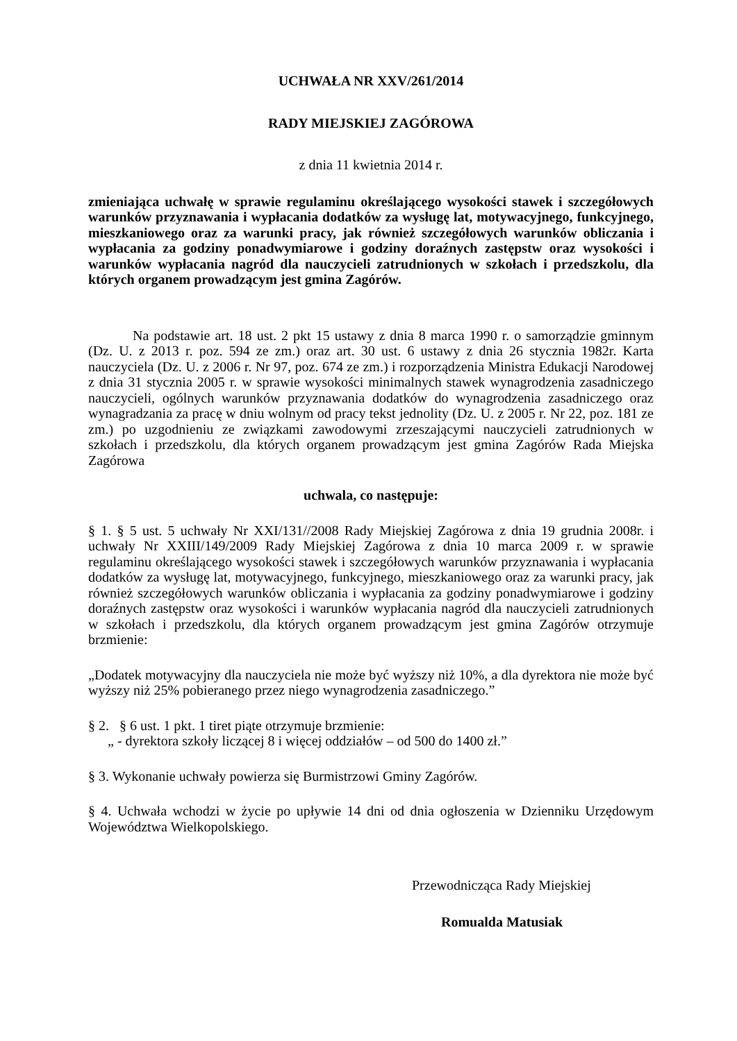UCHWAŁA NR XXV/261/2014
RADY MIEJSKIEJ ZAGÓROWA
z dnia 11 kwietnia 2014 r.
zmieniająca uchwałę w sprawie regulaminu określającego wysokości stawek i szczegółowych warunków przyznawania i wypłacania dodatków za wysługę lat, motywacyjnego, funkcyjnego, mieszkaniowego oraz za warunki pracy, jak również szczegółowych warunków obliczania i wypłacania za godziny ponadwymiarowe i godziny doraźnych zastępstw oraz wysokości i warunków wypłacania nagród dla nauczycieli zatrudnionych w szkołach i przedszkolu, dla których organem prowadzącym jest gmina Zagórów.
Na podstawie art. 18 ust. 2 pkt 15 ustawy z dnia 8 marca 1990 r. o samorządzie gminnym (Dz. U. z 2013 r. poz. 594 ze zm.) oraz art. 30 ust. 6 ustawy z dnia 26 stycznia 1982r. Karta nauczyciela (Dz. U. z 2006 r. Nr 97, poz. 674 ze zm.) i rozporządzenia Ministra Edukacji Narodowej z dnia 31 stycznia 2005 r. w sprawie wysokości minimalnych stawek wynagrodzenia zasadniczego nauczycieli, ogólnych warunków przyznawania dodatków do wynagrodzenia zasadniczego oraz wynagradzania za pracę w dniu wolnym od pracy tekst jednolity (Dz. U. z 2005 r. Nr 22, poz. 181 ze zm.) po uzgodnieniu ze związkami zawodowymi zrzeszającymi nauczycieli zatrudnionych w szkołach i przedszkolu, dla których organem prowadzącym jest gmina Zagórów Rada Miejska Zagórowa
uchwala, co następuje:
§ 1. § 5 ust. 5 uchwały Nr XXI/131//2008 Rady Miejskiej Zagórowa z dnia 19 grudnia 2008r. i uchwały Nr XXIII/149/2009 Rady Miejskiej Zagórowa z dnia 10 marca 2009 r. w sprawie regulaminu określającego wysokości stawek i szczegółowych warunków przyznawania i wypłacania dodatków za wysługę lat, motywacyjnego, funkcyjnego, mieszkaniowego oraz za warunki pracy, jak również szczegółowych warunków obliczania i wypłacania za godziny ponadwymiarowe i godziny doraźnych zastępstw oraz wysokości i warunków wypłacania nagród dla nauczycieli zatrudnionych w szkołach i przedszkolu, dla których organem prowadzącym jest gmina Zagórów otrzymuje brzmienie:
„Dodatek motywacyjny dla nauczyciela nie może być wyższy niż 10%, a dla dyrektora nie może być wyższy niż 25% pobieranego przez niego wynagrodzenia zasadniczego.”
§ 2. § 6 ust. 1 pkt. 1 tiret piąte otrzymuje brzmienie:
„ - dyrektora szkoły liczącej 8 i więcej oddziałów – od 500 do 1400 zł.”
§ 3. Wykonanie uchwały powierza się Burmistrzowi Gminy Zagórów.
§ 4. Uchwała wchodzi w życie po upływie 14 dni od dnia ogłoszenia w Dzienniku Urzędowym Województwa Wielkopolskiego.
Przewodnicząca Rady Miejskiej
Romualda Matusiak